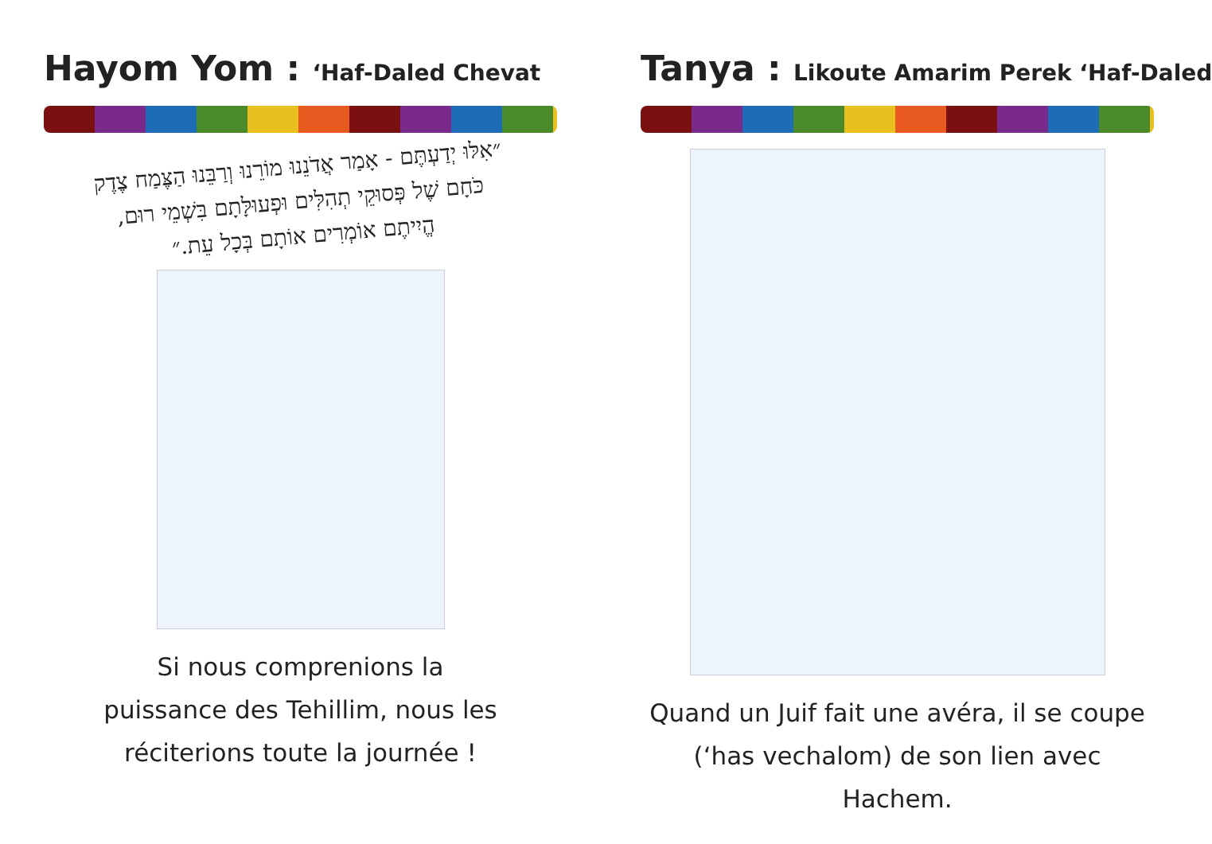Hayom Yom : ‘Haf-Daled Chevat
״אִלּוּ יְדַעְתֶּם - אָמַר אֲדֹנֵנוּ מוֹרֵנוּ וְרַבֵּנוּ הַצֶּמַח צֶדֶק
כֹּחָם שֶׁל פְּסוּקֵי תְהִלִּים וּפְעוּלָּתָם בִּשְׁמֵי רוּם,
הֱיִיתֶם אוֹמְרִים אוֹתָם בְּכָל עֵת.״
Si nous comprenions la
puissance des Tehillim, nous les
réciterions toute la journée !
Tanya : Likoute Amarim Perek ‘Haf-Daled
Quand un Juif fait une avéra, il se coupe
(‘has vechalom) de son lien avec Hachem.